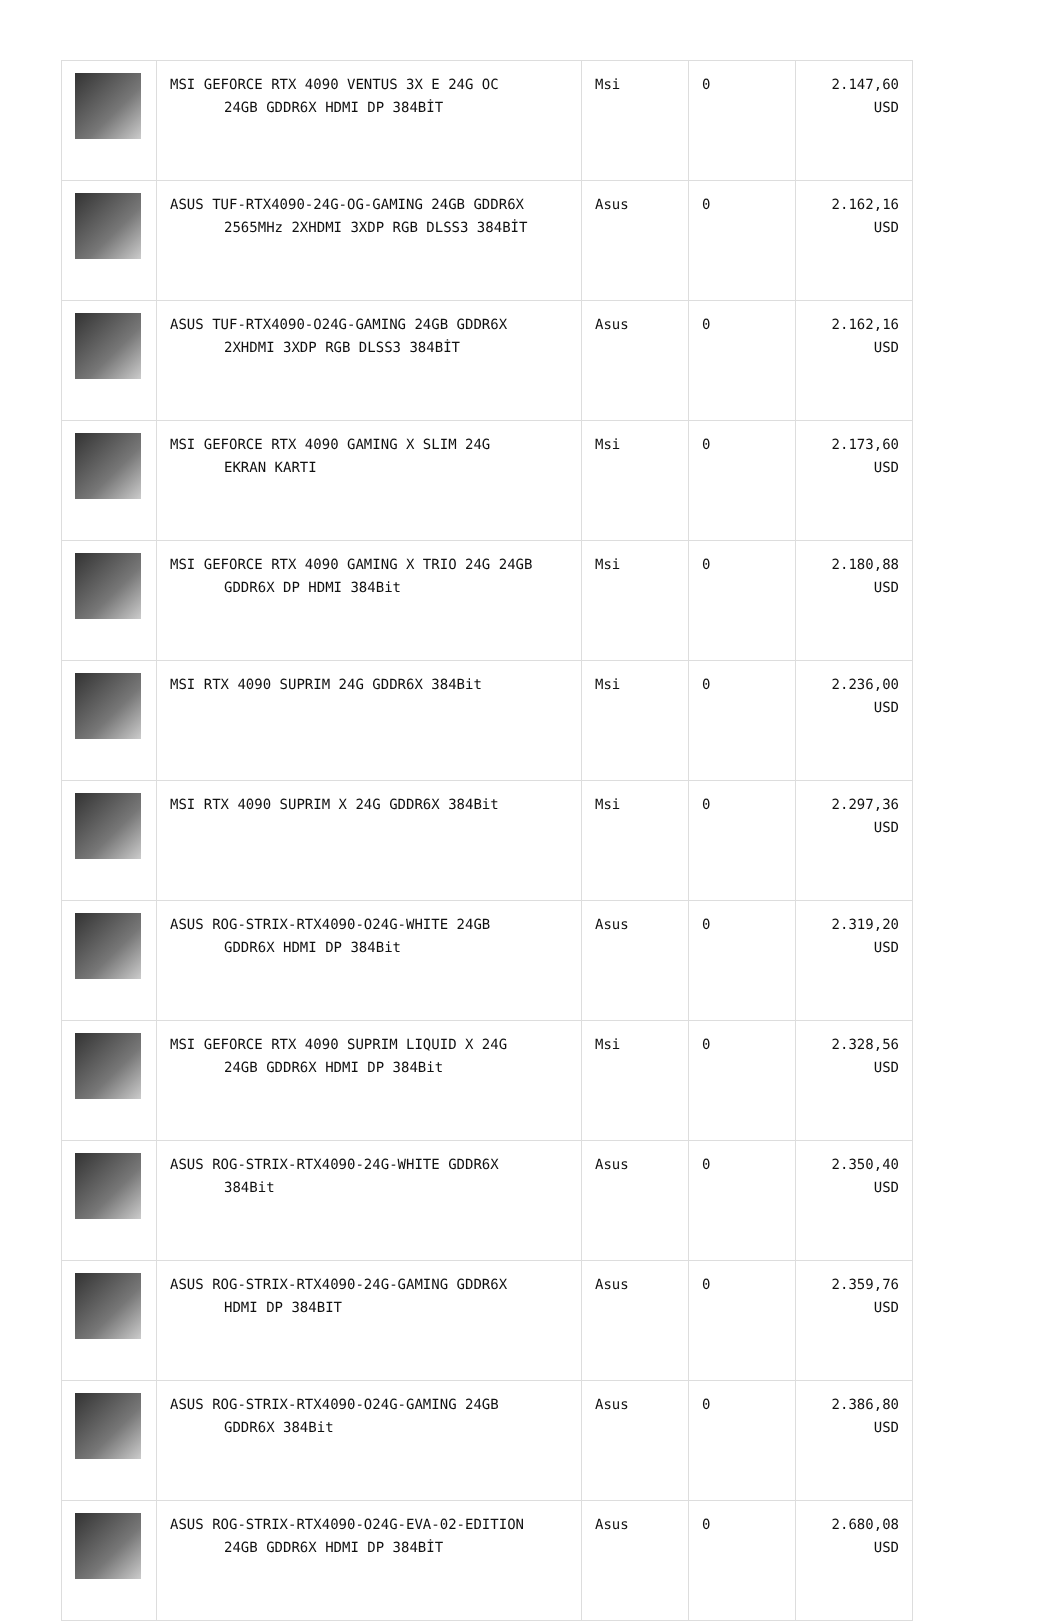| | MSI GEFORCE RTX 4090 VENTUS 3X E 24G OC 24GB GDDR6X HDMI DP 384BİT | Msi | 0 | 2.147,60 USD |
| | ASUS TUF-RTX4090-24G-OG-GAMING 24GB GDDR6X 2565MHz 2XHDMI 3XDP RGB DLSS3 384BİT | Asus | 0 | 2.162,16 USD |
| | ASUS TUF-RTX4090-O24G-GAMING 24GB GDDR6X 2XHDMI 3XDP RGB DLSS3 384BİT | Asus | 0 | 2.162,16 USD |
| | MSI GEFORCE RTX 4090 GAMING X SLIM 24G EKRAN KARTI | Msi | 0 | 2.173,60 USD |
| | MSI GEFORCE RTX 4090 GAMING X TRIO 24G 24GB GDDR6X DP HDMI 384Bit | Msi | 0 | 2.180,88 USD |
| | MSI RTX 4090 SUPRIM 24G GDDR6X 384Bit | Msi | 0 | 2.236,00 USD |
| | MSI RTX 4090 SUPRIM X 24G GDDR6X 384Bit | Msi | 0 | 2.297,36 USD |
| | ASUS ROG-STRIX-RTX4090-O24G-WHITE 24GB GDDR6X HDMI DP 384Bit | Asus | 0 | 2.319,20 USD |
| | MSI GEFORCE RTX 4090 SUPRIM LIQUID X 24G 24GB GDDR6X HDMI DP 384Bit | Msi | 0 | 2.328,56 USD |
| | ASUS ROG-STRIX-RTX4090-24G-WHITE GDDR6X 384Bit | Asus | 0 | 2.350,40 USD |
| | ASUS ROG-STRIX-RTX4090-24G-GAMING GDDR6X HDMI DP 384BIT | Asus | 0 | 2.359,76 USD |
| | ASUS ROG-STRIX-RTX4090-O24G-GAMING 24GB GDDR6X 384Bit | Asus | 0 | 2.386,80 USD |
| | ASUS ROG-STRIX-RTX4090-O24G-EVA-02-EDITION 24GB GDDR6X HDMI DP 384BİT | Asus | 0 | 2.680,08 USD |